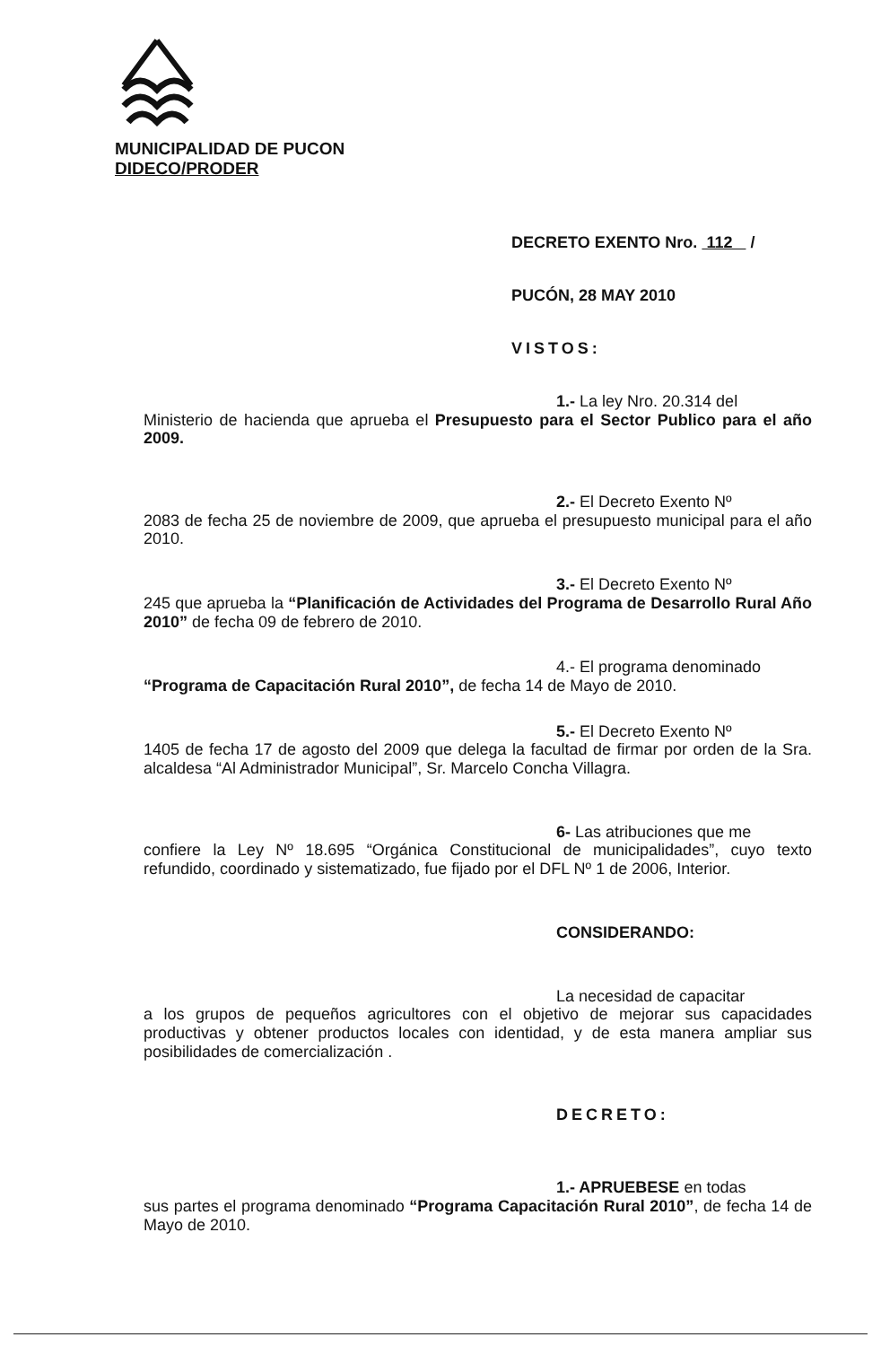MUNICIPALIDAD DE PUCON
DIDECO/PRODER
DECRETO EXENTO Nro. 112 /
PUCÓN, 28 MAY 2010
VISTOS:
1.- La ley Nro. 20.314 del
Ministerio de hacienda que aprueba el Presupuesto para el Sector Publico para el año 2009.
2.- El Decreto Exento Nº
2083 de fecha 25 de noviembre de 2009, que aprueba el presupuesto municipal para el año 2010.
3.- El Decreto Exento Nº
245 que aprueba la “Planificación de Actividades del Programa de Desarrollo Rural Año 2010” de fecha 09 de febrero de 2010.
4.- El programa denominado
“Programa de Capacitación Rural 2010”, de fecha 14 de Mayo de 2010.
5.- El Decreto Exento Nº
1405 de fecha 17 de agosto del 2009 que delega la facultad de firmar por orden de la Sra. alcaldesa “Al Administrador Municipal”, Sr. Marcelo Concha Villagra.
6- Las atribuciones que me
confiere la Ley Nº 18.695 “Orgánica Constitucional de municipalidades”, cuyo texto refundido, coordinado y sistematizado, fue fijado por el DFL Nº 1 de 2006, Interior.
CONSIDERANDO:
La necesidad de capacitar
a los grupos de pequeños agricultores con el objetivo de mejorar sus capacidades productivas y obtener productos locales con identidad, y de esta manera ampliar sus posibilidades de comercialización .
DECRETO:
1.- APRUEBESE en todas
sus partes el programa denominado “Programa Capacitación Rural 2010”, de fecha 14 de Mayo de 2010.